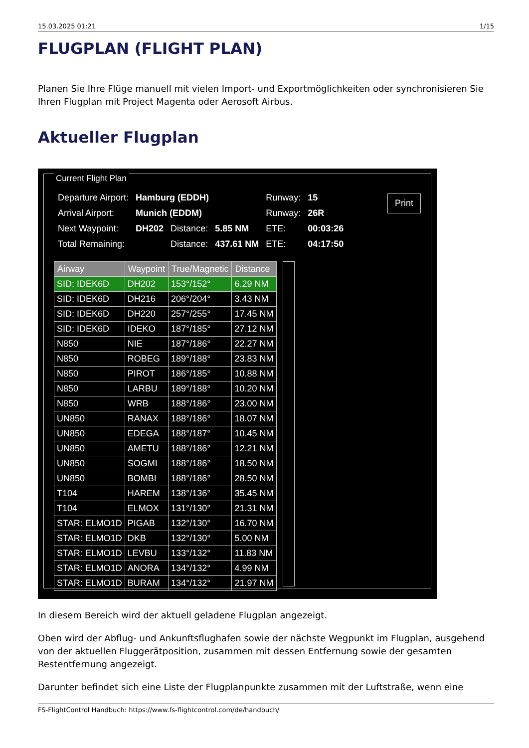15.03.2025 01:21 1/15
FLUGPLAN (FLIGHT PLAN)
Planen Sie Ihre Flüge manuell mit vielen Import- und Exportmöglichkeiten oder synchronisieren Sie Ihren Flugplan mit Project Magenta oder Aerosoft Airbus.
Aktueller Flugplan
Current Flight Plan
| Departure Airport: | Hamburg (EDDH) | | | Runway: | 15 |
| Arrival Airport: | Munich (EDDM) | | | Runway: | 26R |
| Next Waypoint: | DH202 | Distance: | 5.85 NM | ETE: | 00:03:26 |
| Total Remaining: | | Distance: | 437.61 NM | ETE: | 04:17:50 |
Print
| Airway | Waypoint | True/Magnetic | Distance |
| --- | --- | --- | --- |
| SID: IDEK6D | DH202 | 153°/152° | 6.29 NM |
| SID: IDEK6D | DH216 | 206°/204° | 3.43 NM |
| SID: IDEK6D | DH220 | 257°/255° | 17.45 NM |
| SID: IDEK6D | IDEKO | 187°/185° | 27.12 NM |
| N850 | NIE | 187°/186° | 22.27 NM |
| N850 | ROBEG | 189°/188° | 23.83 NM |
| N850 | PIROT | 186°/185° | 10.88 NM |
| N850 | LARBU | 189°/188° | 10.20 NM |
| N850 | WRB | 188°/186° | 23.00 NM |
| UN850 | RANAX | 188°/186° | 18.07 NM |
| UN850 | EDEGA | 188°/187° | 10.45 NM |
| UN850 | AMETU | 188°/186° | 12.21 NM |
| UN850 | SOGMI | 188°/186° | 18.50 NM |
| UN850 | BOMBI | 188°/186° | 28.50 NM |
| T104 | HAREM | 138°/136° | 35.45 NM |
| T104 | ELMOX | 131°/130° | 21.31 NM |
| STAR: ELMO1D | PIGAB | 132°/130° | 16.70 NM |
| STAR: ELMO1D | DKB | 132°/130° | 5.00 NM |
| STAR: ELMO1D | LEVBU | 133°/132° | 11.83 NM |
| STAR: ELMO1D | ANORA | 134°/132° | 4.99 NM |
| STAR: ELMO1D | BURAM | 134°/132° | 21.97 NM |
In diesem Bereich wird der aktuell geladene Flugplan angezeigt.
Oben wird der Abflug- und Ankunftsflughafen sowie der nächste Wegpunkt im Flugplan, ausgehend von der aktuellen Fluggerätposition, zusammen mit dessen Entfernung sowie der gesamten Restentfernung angezeigt.
Darunter befindet sich eine Liste der Flugplanpunkte zusammen mit der Luftstraße, wenn eine
FS-FlightControl Handbuch: https://www.fs-flightcontrol.com/de/handbuch/